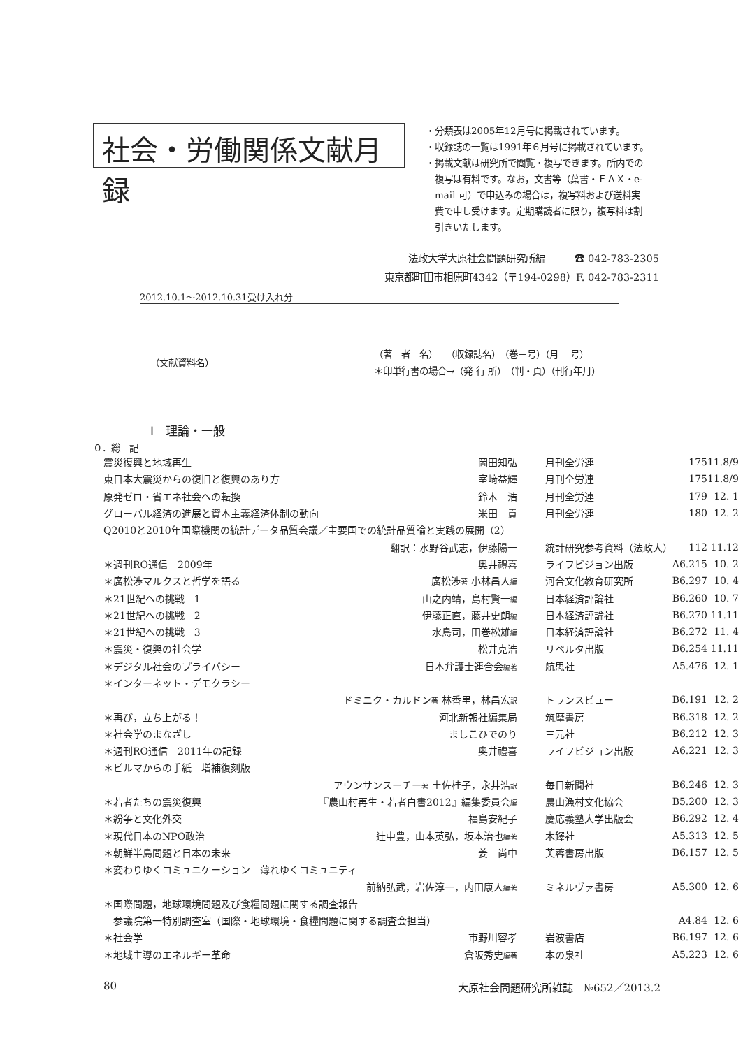社会・労働関係文献月録
・分類表は2005年12月号に掲載されています。
・収録誌の一覧は1991年６月号に掲載されています。
・掲載文献は研究所で閲覧・複写できます。所内での
　複写は有料です。なお，文書等（葉書・ＦＡＸ・e-
　mail 可）で申込みの場合は，複写料および送料実
　費で申し受けます。定期購読者に限り，複写料は割
　引きいたします。
法政大学大原社会問題研究所編　　　☎ 042-783-2305
東京都町田市相原町4342（〒194-0298）F. 042-783-2311
2012.10.1～2012.10.31受け入れ分
（文献資料名）
（著　者　名）　　（収録誌名）　（巻－号）（月　 号）
＊印単行書の場合→（発 行 所）　（判・頁）（刊行年月）
Ⅰ　理論・一般
０．総　記
| 震災復興と地域再生 | 岡田知弘 | 月刊全労連 | 175 | 11.8/9 |
| 東日本大震災からの復旧と復興のあり方 | 室﨑益輝 | 月刊全労連 | 175 | 11.8/9 |
| 原発ゼロ・省エネ社会への転換 | 鈴木 浩 | 月刊全労連 | 179 | 12. 1 |
| グローバル経済の進展と資本主義経済体制の動向 | 米田 貢 | 月刊全労連 | 180 | 12. 2 |
| Q2010と2010年国際機関の統計データ品質会議／主要国での統計品質論と実践の展開（2） | | | | |
| 翻訳：水野谷武志，伊藤陽一 | | 統計研究参考資料（法政大） | 112 | 11.12 |
| ＊週刊RO通信 2009年 | 奥井禮喜 | ライフビジョン出版 | A6.215 | 10. 2 |
| ＊廣松渉マルクスと哲学を語る | 廣松渉 著 小林昌人 編 | 河合文化教育研究所 | B6.297 | 10. 4 |
| ＊21世紀への挑戦 1 | 山之内靖，島村賢一 編 | 日本経済評論社 | B6.260 | 10. 7 |
| ＊21世紀への挑戦 2 | 伊藤正直，藤井史朗 編 | 日本経済評論社 | B6.270 | 11.11 |
| ＊21世紀への挑戦 3 | 水島司，田巻松雄 編 | 日本経済評論社 | B6.272 | 11. 4 |
| ＊震災・復興の社会学 | 松井克浩 | リベルタ出版 | B6.254 | 11.11 |
| ＊デジタル社会のプライバシー | 日本弁護士連合会 編著 | 航思社 | A5.476 | 12. 1 |
| ＊インターネット・デモクラシー | | | | |
| ドミニク・カルドン 著 林香里，林昌宏 訳 | | トランスビュー | B6.191 | 12. 2 |
| ＊再び，立ち上がる！ | 河北新報社編集局 | 筑摩書房 | B6.318 | 12. 2 |
| ＊社会学のまなざし | ましこひでのり | 三元社 | B6.212 | 12. 3 |
| ＊週刊RO通信 2011年の記録 | 奥井禮喜 | ライフビジョン出版 | A6.221 | 12. 3 |
| ＊ビルマからの手紙 増補復刻版 | | | | |
| アウンサンスーチー 著 土佐桂子，永井浩 訳 | | 毎日新聞社 | B6.246 | 12. 3 |
| ＊若者たちの震災復興 | 『農山村再生・若者白書2012』編集委員会 編 | 農山漁村文化協会 | B5.200 | 12. 3 |
| ＊紛争と文化外交 | 福島安紀子 | 慶応義塾大学出版会 | B6.292 | 12. 4 |
| ＊現代日本のNPO政治 | 辻中豊，山本英弘，坂本治也 編著 | 木鐸社 | A5.313 | 12. 5 |
| ＊朝鮮半島問題と日本の未来 | 姜 尚中 | 芙蓉書房出版 | B6.157 | 12. 5 |
| ＊変わりゆくコミュニケーション 薄れゆくコミュニティ | | | | |
| 前納弘武，岩佐淳一，内田康人 編著 | | ミネルヴァ書房 | A5.300 | 12. 6 |
| ＊国際問題，地球環境問題及び食糧問題に関する調査報告 | | | | |
| 参議院第一特別調査室（国際・地球環境・食糧問題に関する調査会担当） | | | A4.84 | 12. 6 |
| ＊社会学 | 市野川容孝 | 岩波書店 | B6.197 | 12. 6 |
| ＊地域主導のエネルギー革命 | 倉阪秀史 編著 | 本の泉社 | A5.223 | 12. 6 |
80 大原社会問題研究所雑誌　№652／2013.2